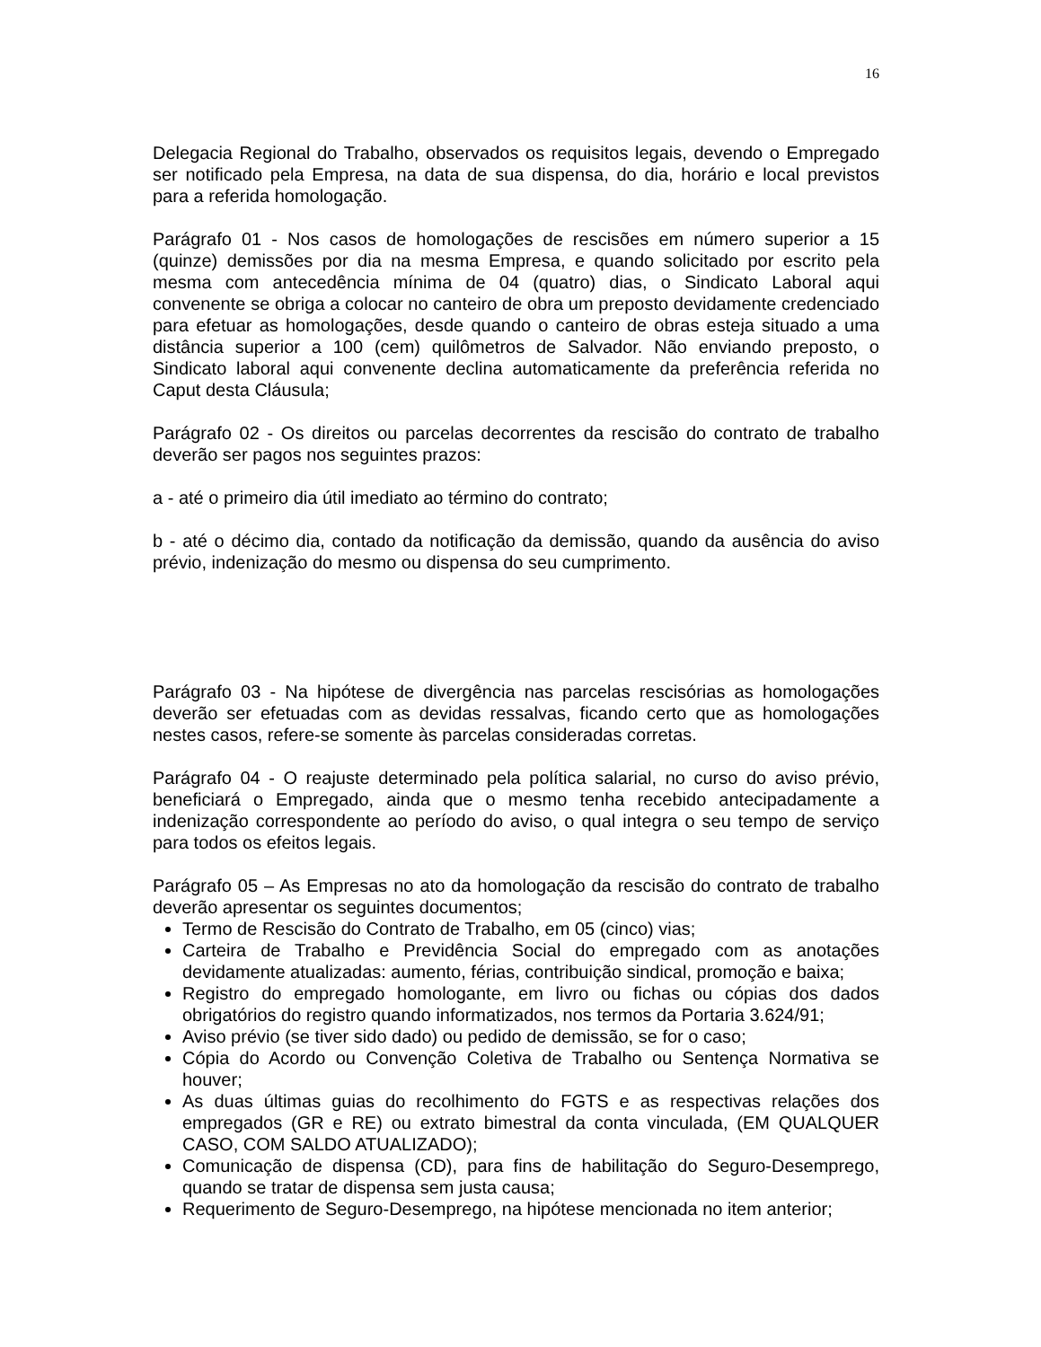16
Delegacia Regional do Trabalho, observados os requisitos legais, devendo o Empregado ser notificado pela Empresa, na data de sua dispensa, do dia, horário e local previstos para a referida homologação.
Parágrafo 01 - Nos casos de homologações de rescisões em número superior a 15 (quinze) demissões por dia na mesma Empresa, e quando solicitado por escrito pela mesma com antecedência mínima de 04 (quatro) dias, o Sindicato Laboral aqui convenente se obriga a colocar no canteiro de obra um preposto devidamente credenciado para efetuar as homologações, desde quando o canteiro de obras esteja situado a uma distância superior a 100 (cem) quilômetros de Salvador. Não enviando preposto, o Sindicato laboral aqui convenente declina automaticamente da preferência referida no Caput desta Cláusula;
Parágrafo 02 - Os direitos ou parcelas decorrentes da rescisão do contrato de trabalho deverão ser pagos nos seguintes prazos:
a - até o primeiro dia útil imediato ao término do contrato;
b - até o décimo dia, contado da notificação da demissão, quando da ausência do aviso prévio, indenização do mesmo ou dispensa do seu cumprimento.
Parágrafo 03 - Na hipótese de divergência nas parcelas rescisórias as homologações deverão ser efetuadas com as devidas ressalvas, ficando certo que as homologações nestes casos, refere-se somente às parcelas consideradas corretas.
Parágrafo 04 - O reajuste determinado pela política salarial, no curso do aviso prévio, beneficiará o Empregado, ainda que o mesmo tenha recebido antecipadamente a indenização correspondente ao período do aviso, o qual integra o seu tempo de serviço para todos os efeitos legais.
Parágrafo 05 – As Empresas no ato da homologação da rescisão do contrato de trabalho deverão apresentar os seguintes documentos;
Termo de Rescisão do Contrato de Trabalho, em 05 (cinco) vias;
Carteira de Trabalho e Previdência Social do empregado com as anotações devidamente atualizadas: aumento, férias, contribuição sindical, promoção e baixa;
Registro do empregado homologante, em livro ou fichas ou cópias dos dados obrigatórios do registro quando informatizados, nos termos da Portaria 3.624/91;
Aviso prévio (se tiver sido dado) ou pedido de demissão, se for o caso;
Cópia do Acordo ou Convenção Coletiva de Trabalho ou Sentença Normativa se houver;
As duas últimas guias do recolhimento do FGTS e as respectivas relações dos empregados (GR e RE) ou extrato bimestral da conta vinculada, (EM QUALQUER CASO, COM SALDO ATUALIZADO);
Comunicação de dispensa (CD), para fins de habilitação do Seguro-Desemprego, quando se tratar de dispensa sem justa causa;
Requerimento de Seguro-Desemprego, na hipótese mencionada no item anterior;